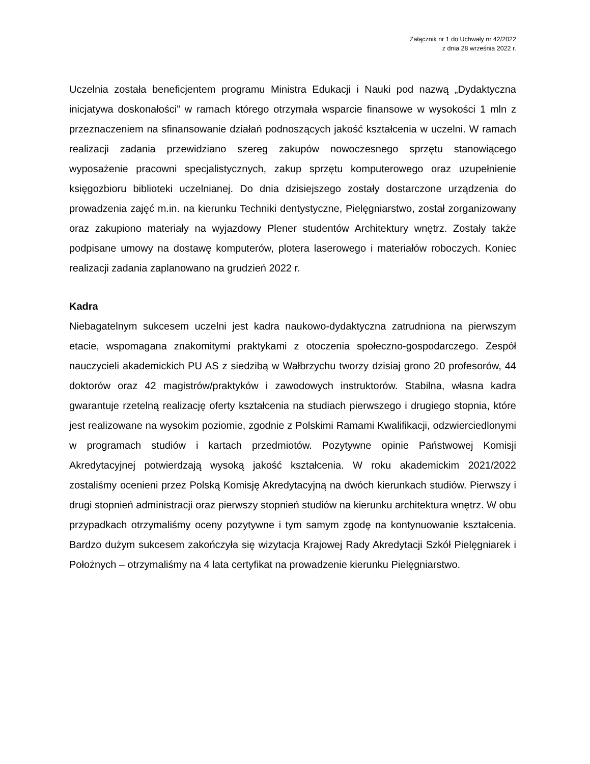Załącznik nr 1 do Uchwały nr 42/2022
z dnia 28 września 2022 r.
Uczelnia została beneficjentem programu Ministra Edukacji i Nauki pod nazwą „Dydaktyczna inicjatywa doskonałości” w ramach którego otrzymała wsparcie finansowe w wysokości 1 mln z przeznaczeniem na sfinansowanie działań podnoszących jakość kształcenia w uczelni. W ramach realizacji zadania przewidziano szereg zakupów nowoczesnego sprzętu stanowiącego wyposażenie pracowni specjalistycznych, zakup sprzętu komputerowego oraz uzupełnienie księgozbioru biblioteki uczelnianej. Do dnia dzisiejszego zostały dostarczone urządzenia do prowadzenia zajęć m.in. na kierunku Techniki dentystyczne, Pielęgniarstwo, został zorganizowany oraz zakupiono materiały na wyjazdowy Plener studentów Architektury wnętrz. Zostały także podpisane umowy na dostawę komputerów, plotera laserowego i materiałów roboczych. Koniec realizacji zadania zaplanowano na grudzień 2022 r.
Kadra
Niebagatelnym sukcesem uczelni jest kadra naukowo-dydaktyczna zatrudniona na pierwszym etacie, wspomagana znakomitymi praktykami z otoczenia społeczno-gospodarczego. Zespół nauczycieli akademickich PU AS z siedzibą w Wałbrzychu tworzy dzisiaj grono 20 profesorów, 44 doktorów oraz 42 magistrów/praktyków i zawodowych instruktorów. Stabilna, własna kadra gwarantuje rzetelną realizację oferty kształcenia na studiach pierwszego i drugiego stopnia, które jest realizowane na wysokim poziomie, zgodnie z Polskimi Ramami Kwalifikacji, odzwierciedlonymi w programach studiów i kartach przedmiotów. Pozytywne opinie Państwowej Komisji Akredytacyjnej potwierdzają wysoką jakość kształcenia. W roku akademickim 2021/2022 zostaliśmy ocenieni przez Polską Komisję Akredytacyjną na dwóch kierunkach studiów. Pierwszy i drugi stopnień administracji oraz pierwszy stopnień studiów na kierunku architektura wnętrz. W obu przypadkach otrzymaliśmy oceny pozytywne i tym samym zgodę na kontynuowanie kształcenia. Bardzo dużym sukcesem zakończyła się wizytacja Krajowej Rady Akredytacji Szkół Pielęgniarek i Położnych – otrzymaliśmy na 4 lata certyfikat na prowadzenie kierunku Pielęgniarstwo.